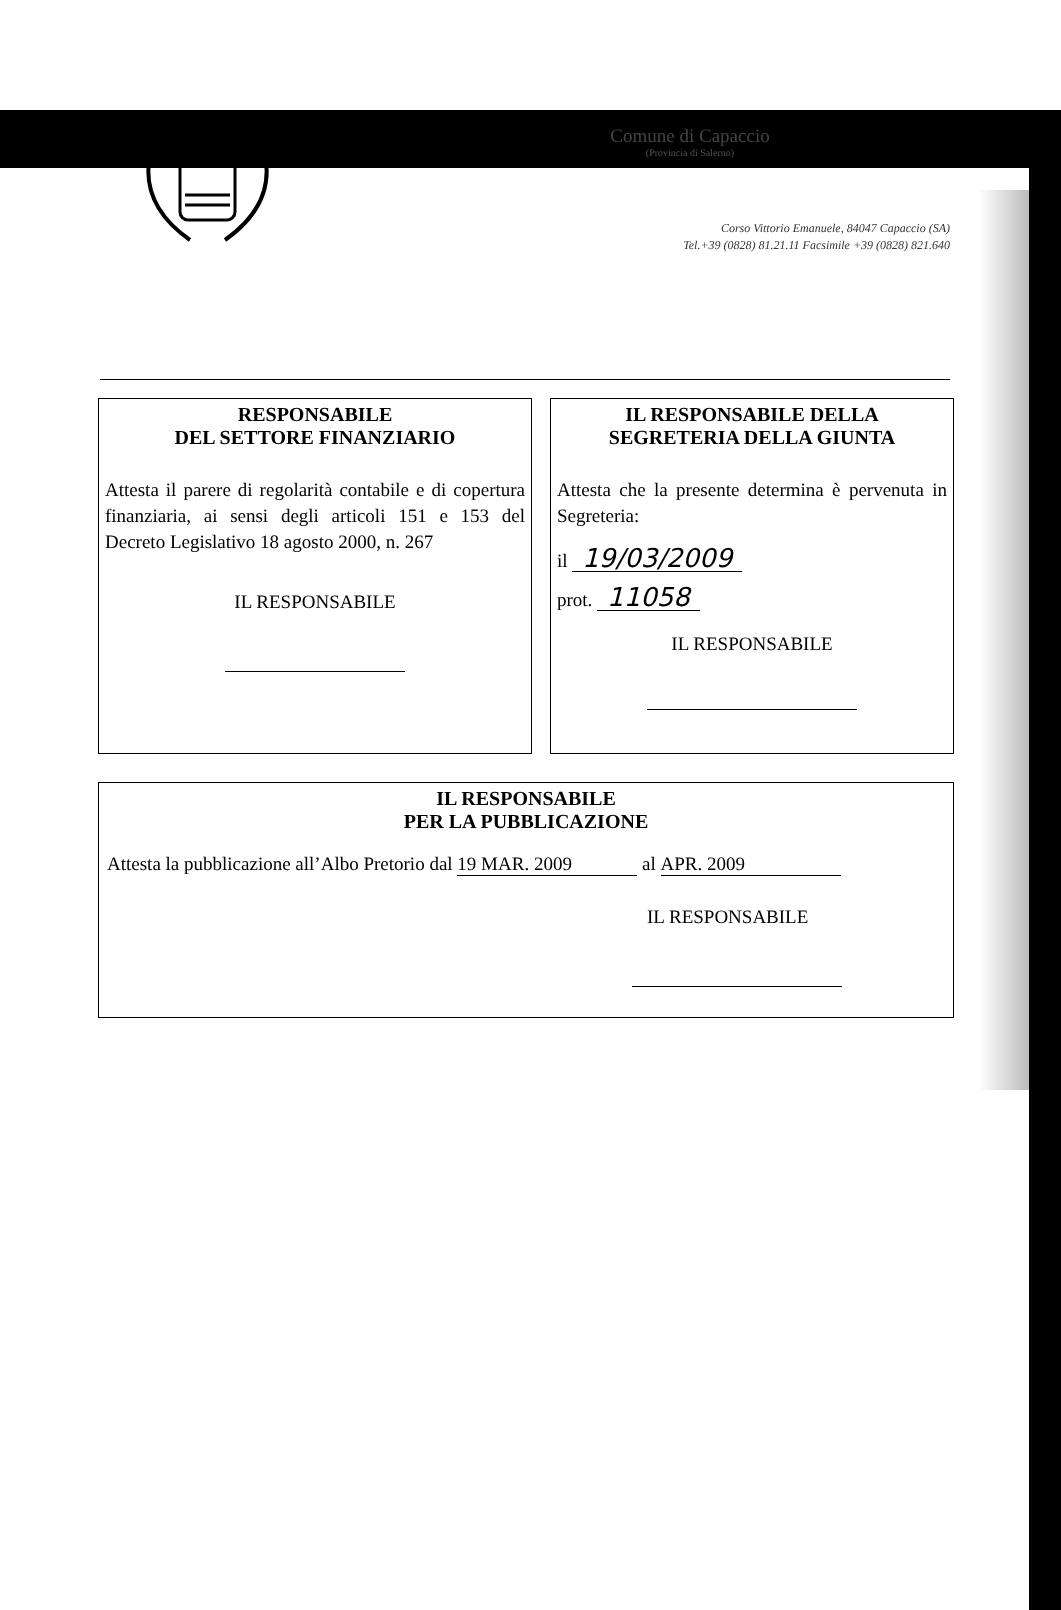Comune di Capaccio
(Provincia di Salerno)
Corso Vittorio Emanuele, 84047 Capaccio (SA)
Tel.+39 (0828) 81.21.11 Facsimile +39 (0828) 821.640
RESPONSABILE
DEL SETTORE FINANZIARIO
Attesta il parere di regolarità contabile e di copertura finanziaria, ai sensi degli articoli 151 e 153 del Decreto Legislativo 18 agosto 2000, n. 267
IL RESPONSABILE
IL RESPONSABILE DELLA
SEGRETERIA DELLA GIUNTA
Attesta che la presente determina è pervenuta in Segreteria:
il 19/03/2009
prot. 11058
IL RESPONSABILE
IL RESPONSABILE
PER LA PUBBLICAZIONE
Attesta la pubblicazione all’Albo Pretorio dal 19 MAR. 2009 al APR. 2009
IL RESPONSABILE